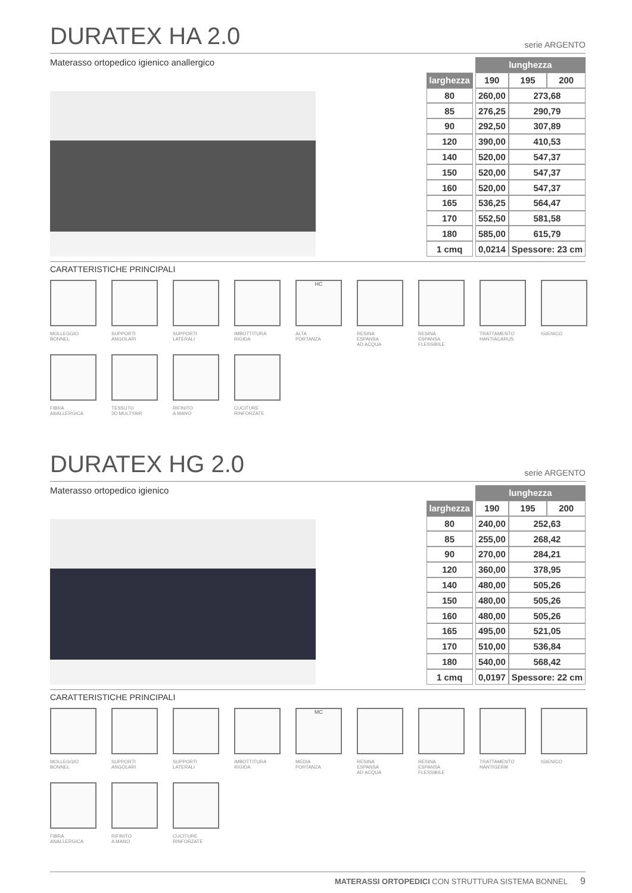DURATEX HA 2.0 serie ARGENTO
Materasso ortopedico igienico anallergico
| | | lunghezza | | |
| larghezza | | 190 | 195 | 200 |
| 80 | | 260,00 | 273,68 | |
| 85 | | 276,25 | 290,79 | |
| 90 | | 292,50 | 307,89 | |
| 120 | | 390,00 | 410,53 | |
| 140 | | 520,00 | 547,37 | |
| 150 | | 520,00 | 547,37 | |
| 160 | | 520,00 | 547,37 | |
| 165 | | 536,25 | 564,47 | |
| 170 | | 552,50 | 581,58 | |
| 180 | | 585,00 | 615,79 | |
| 1 cmq | | 0,0214 | Spessore: 23 cm | |
CARATTERISTICHE PRINCIPALI
MOLLEGGIO
BONNEL
SUPPORTI
ANGOLARI
SUPPORTI
LATERALI
IMBOTTITURA
RIGIDA
HC
ALTA
PORTANZA
RESINA
ESPANSA
AD ACQUA
RESINA
ESPANSA
FLESSIBILE
TRATTAMENTO
HANTIACARUS
IGIENICO
FIBRA
ANALLERGICA
TESSUTO
3D MULTYAIR
RIFINITO
A MANO
CUCITURE
RINFORZATE
DURATEX HG 2.0 serie ARGENTO
Materasso ortopedico igienico
| | | lunghezza | | |
| larghezza | | 190 | 195 | 200 |
| 80 | | 240,00 | 252,63 | |
| 85 | | 255,00 | 268,42 | |
| 90 | | 270,00 | 284,21 | |
| 120 | | 360,00 | 378,95 | |
| 140 | | 480,00 | 505,26 | |
| 150 | | 480,00 | 505,26 | |
| 160 | | 480,00 | 505,26 | |
| 165 | | 495,00 | 521,05 | |
| 170 | | 510,00 | 536,84 | |
| 180 | | 540,00 | 568,42 | |
| 1 cmq | | 0,0197 | Spessore: 22 cm | |
CARATTERISTICHE PRINCIPALI
MOLLEGGIO
BONNEL
SUPPORTI
ANGOLARI
SUPPORTI
LATERALI
IMBOTTITURA
RIGIDA
MC
MEDIA
PORTANZA
RESINA
ESPANSA
AD ACQUA
RESINA
ESPANSA
FLESSIBILE
TRATTAMENTO
HANTIGERM
IGIENICO
FIBRA
ANALLERGICA
RIFINITO
A MANO
CUCITURE
RINFORZATE
MATERASSI ORTOPEDICI CON STRUTTURA SISTEMA BONNEL 9